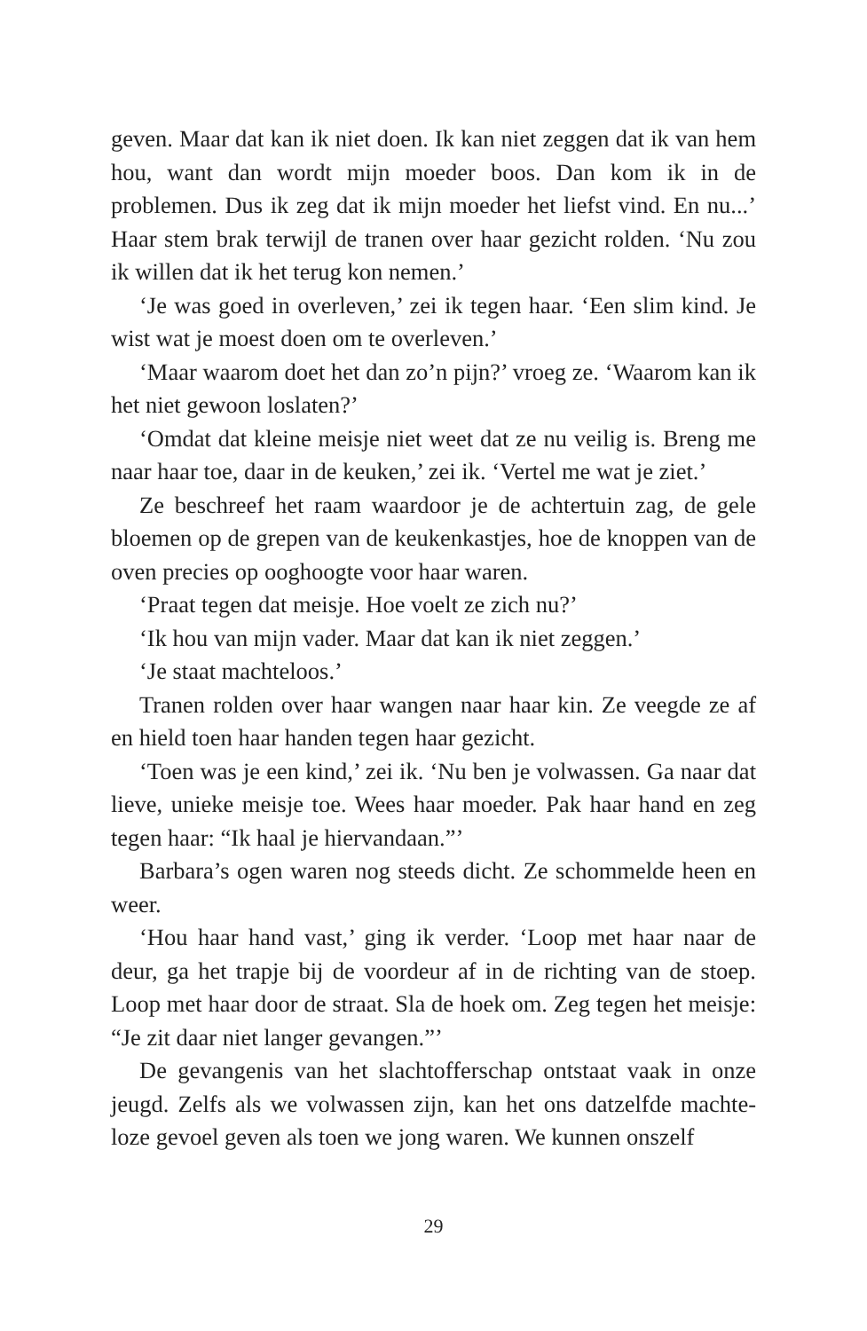geven. Maar dat kan ik niet doen. Ik kan niet zeggen dat ik van hem hou, want dan wordt mijn moeder boos. Dan kom ik in de problemen. Dus ik zeg dat ik mijn moeder het liefst vind. En nu...’ Haar stem brak terwijl de tranen over haar gezicht rolden. ‘Nu zou ik willen dat ik het terug kon nemen.’
‘Je was goed in overleven,’ zei ik tegen haar. ‘Een slim kind. Je wist wat je moest doen om te overleven.’
‘Maar waarom doet het dan zo’n pijn?’ vroeg ze. ‘Waarom kan ik het niet gewoon loslaten?’
‘Omdat dat kleine meisje niet weet dat ze nu veilig is. Breng me naar haar toe, daar in de keuken,’ zei ik. ‘Vertel me wat je ziet.’
Ze beschreef het raam waardoor je de achtertuin zag, de gele bloemen op de grepen van de keukenkastjes, hoe de knoppen van de oven precies op ooghoogte voor haar waren.
‘Praat tegen dat meisje. Hoe voelt ze zich nu?’
‘Ik hou van mijn vader. Maar dat kan ik niet zeggen.’
‘Je staat machteloos.’
Tranen rolden over haar wangen naar haar kin. Ze veegde ze af en hield toen haar handen tegen haar gezicht.
‘Toen was je een kind,’ zei ik. ‘Nu ben je volwassen. Ga naar dat lieve, unieke meisje toe. Wees haar moeder. Pak haar hand en zeg tegen haar: “Ik haal je hiervandaan.”’
Barbara’s ogen waren nog steeds dicht. Ze schommelde heen en weer.
‘Hou haar hand vast,’ ging ik verder. ‘Loop met haar naar de deur, ga het trapje bij de voordeur af in de richting van de stoep. Loop met haar door de straat. Sla de hoek om. Zeg tegen het meisje: “Je zit daar niet langer gevangen.”’
De gevangenis van het slachtofferschap ontstaat vaak in onze jeugd. Zelfs als we volwassen zijn, kan het ons datzelfde machte-loze gevoel geven als toen we jong waren. We kunnen onszelf
29